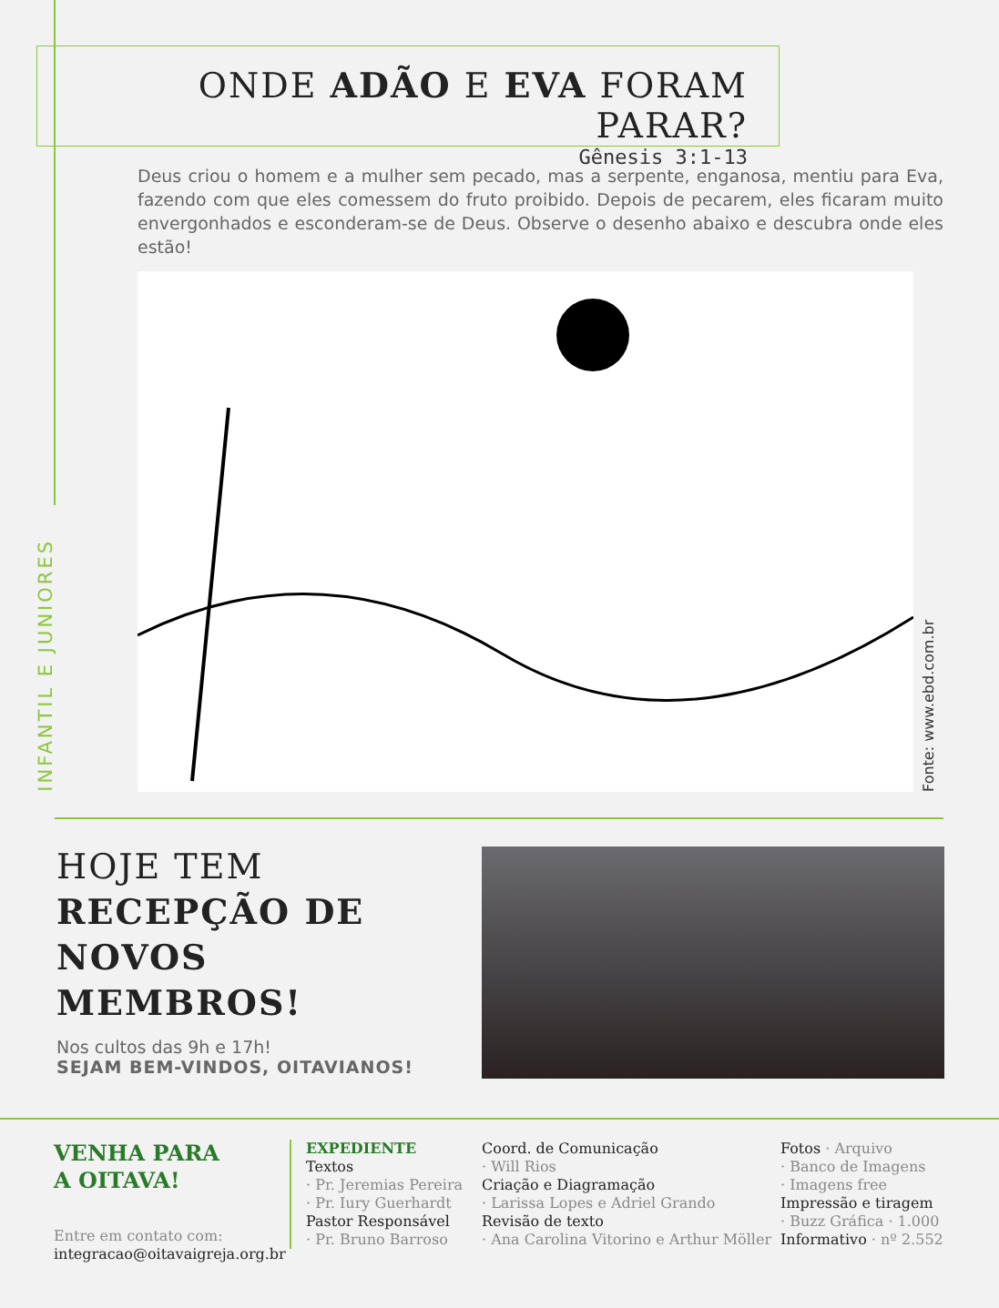INFANTIL E JUNIORES
ONDE ADÃO E EVA FORAM PARAR?
Gênesis 3:1-13
Deus criou o homem e a mulher sem pecado, mas a serpente, enganosa, mentiu para Eva, fazendo com que eles comessem do fruto proibido. Depois de pecarem, eles ficaram muito envergonhados e esconderam-se de Deus. Observe o desenho abaixo e descubra onde eles estão!
Fonte: www.ebd.com.br
HOJE TEM
RECEPÇÃO DE
NOVOS MEMBROS!
Nos cultos das 9h e 17h!
SEJAM BEM-VINDOS, OITAVIANOS!
VENHA PARA
A OITAVA!
Entre em contato com:
integracao@oitavaigreja.org.br
EXPEDIENTE
Textos
· Pr. Jeremias Pereira
· Pr. Iury Guerhardt
Pastor Responsável
· Pr. Bruno Barroso
Coord. de Comunicação
· Will Rios
Criação e Diagramação
· Larissa Lopes e Adriel Grando
Revisão de texto
· Ana Carolina Vitorino e Arthur Möller
Fotos · Arquivo
· Banco de Imagens
· Imagens free
Impressão e tiragem
· Buzz Gráfica · 1.000
Informativo · nº 2.552